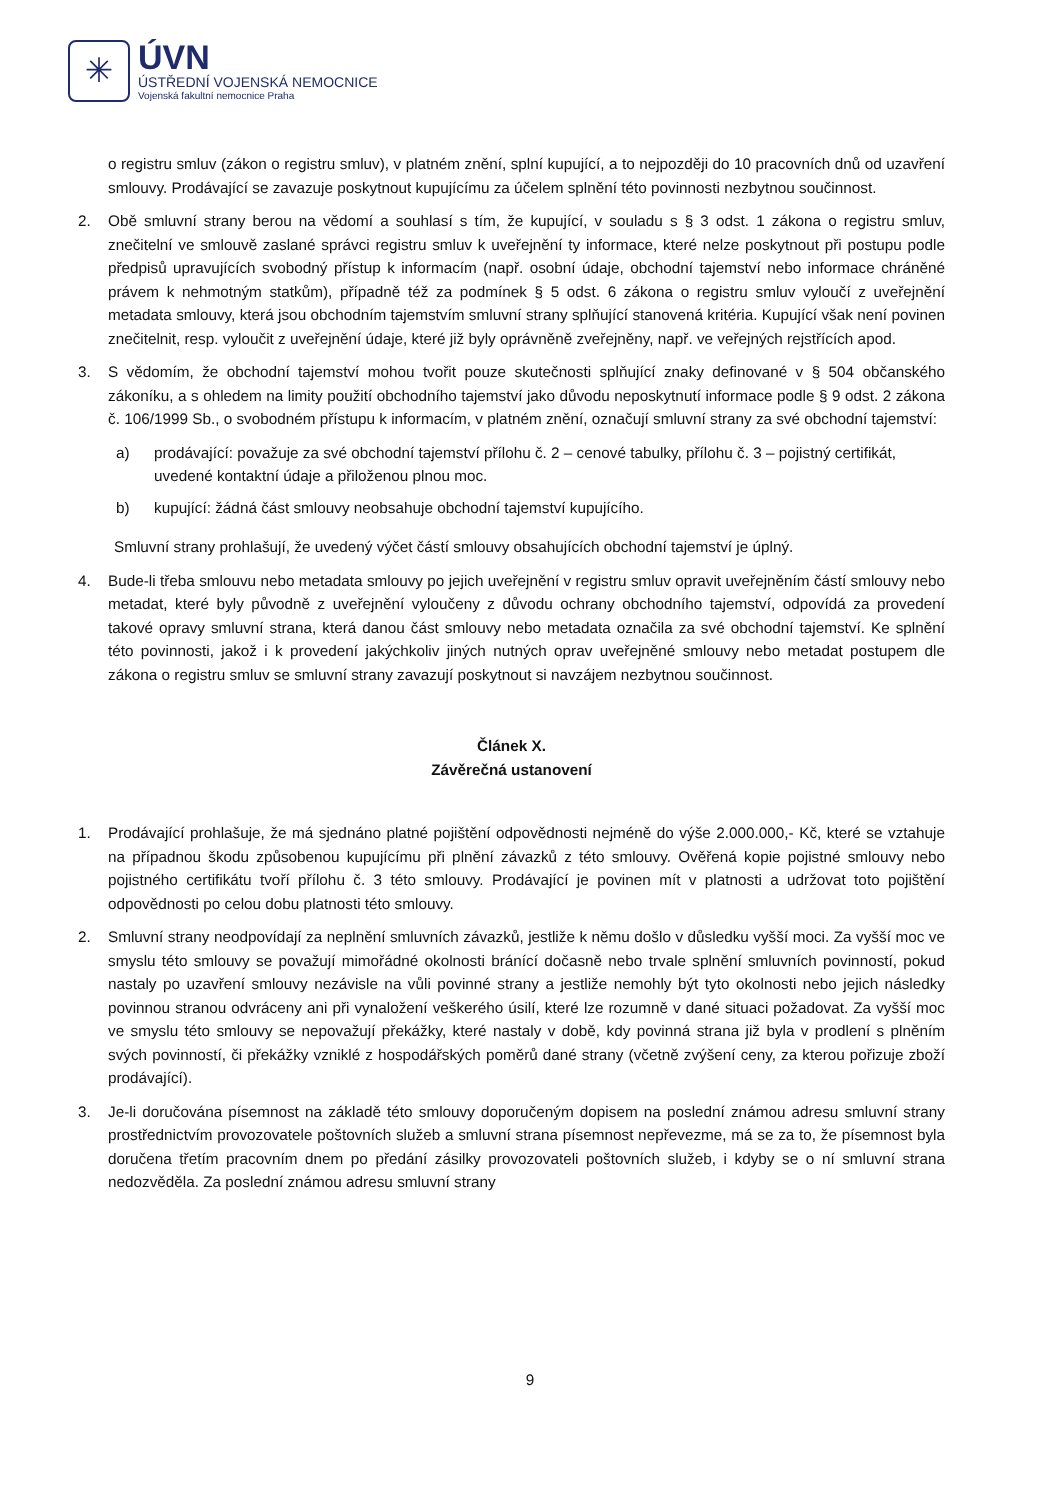✳
ÚVN
ÚSTŘEDNÍ VOJENSKÁ NEMOCNICE
Vojenská fakultní nemocnice Praha
o registru smluv (zákon o registru smluv), v platném znění, splní kupující, a to nejpozději do 10 pracovních dnů od uzavření smlouvy. Prodávající se zavazuje poskytnout kupujícímu za účelem splnění této povinnosti nezbytnou součinnost.
2. Obě smluvní strany berou na vědomí a souhlasí s tím, že kupující, v souladu s § 3 odst. 1 zákona o registru smluv, znečitelní ve smlouvě zaslané správci registru smluv k uveřejnění ty informace, které nelze poskytnout při postupu podle předpisů upravujících svobodný přístup k informacím (např. osobní údaje, obchodní tajemství nebo informace chráněné právem k nehmotným statkům), případně též za podmínek § 5 odst. 6 zákona o registru smluv vyloučí z uveřejnění metadata smlouvy, která jsou obchodním tajemstvím smluvní strany splňující stanovená kritéria. Kupující však není povinen znečitelnit, resp. vyloučit z uveřejnění údaje, které již byly oprávněně zveřejněny, např. ve veřejných rejstřících apod.
3. S vědomím, že obchodní tajemství mohou tvořit pouze skutečnosti splňující znaky definované v § 504 občanského zákoníku, a s ohledem na limity použití obchodního tajemství jako důvodu neposkytnutí informace podle § 9 odst. 2 zákona č. 106/1999 Sb., o svobodném přístupu k informacím, v platném znění, označují smluvní strany za své obchodní tajemství:
a) prodávající: považuje za své obchodní tajemství přílohu č. 2 – cenové tabulky, přílohu č. 3 – pojistný certifikát, uvedené kontaktní údaje a přiloženou plnou moc.
b) kupující: žádná část smlouvy neobsahuje obchodní tajemství kupujícího.
Smluvní strany prohlašují, že uvedený výčet částí smlouvy obsahujících obchodní tajemství je úplný.
4. Bude-li třeba smlouvu nebo metadata smlouvy po jejich uveřejnění v registru smluv opravit uveřejněním částí smlouvy nebo metadat, které byly původně z uveřejnění vyloučeny z důvodu ochrany obchodního tajemství, odpovídá za provedení takové opravy smluvní strana, která danou část smlouvy nebo metadata označila za své obchodní tajemství. Ke splnění této povinnosti, jakož i k provedení jakýchkoliv jiných nutných oprav uveřejněné smlouvy nebo metadat postupem dle zákona o registru smluv se smluvní strany zavazují poskytnout si navzájem nezbytnou součinnost.
Článek X.
Závěrečná ustanovení
1. Prodávající prohlašuje, že má sjednáno platné pojištění odpovědnosti nejméně do výše 2.000.000,- Kč, které se vztahuje na případnou škodu způsobenou kupujícímu při plnění závazků z této smlouvy. Ověřená kopie pojistné smlouvy nebo pojistného certifikátu tvoří přílohu č. 3 této smlouvy. Prodávající je povinen mít v platnosti a udržovat toto pojištění odpovědnosti po celou dobu platnosti této smlouvy.
2. Smluvní strany neodpovídají za neplnění smluvních závazků, jestliže k němu došlo v důsledku vyšší moci. Za vyšší moc ve smyslu této smlouvy se považují mimořádné okolnosti bránící dočasně nebo trvale splnění smluvních povinností, pokud nastaly po uzavření smlouvy nezávisle na vůli povinné strany a jestliže nemohly být tyto okolnosti nebo jejich následky povinnou stranou odvráceny ani při vynaložení veškerého úsilí, které lze rozumně v dané situaci požadovat. Za vyšší moc ve smyslu této smlouvy se nepovažují překážky, které nastaly v době, kdy povinná strana již byla v prodlení s plněním svých povinností, či překážky vzniklé z hospodářských poměrů dané strany (včetně zvýšení ceny, za kterou pořizuje zboží prodávající).
3. Je-li doručována písemnost na základě této smlouvy doporučeným dopisem na poslední známou adresu smluvní strany prostřednictvím provozovatele poštovních služeb a smluvní strana písemnost nepřevezme, má se za to, že písemnost byla doručena třetím pracovním dnem po předání zásilky provozovateli poštovních služeb, i kdyby se o ní smluvní strana nedozvěděla. Za poslední známou adresu smluvní strany
9